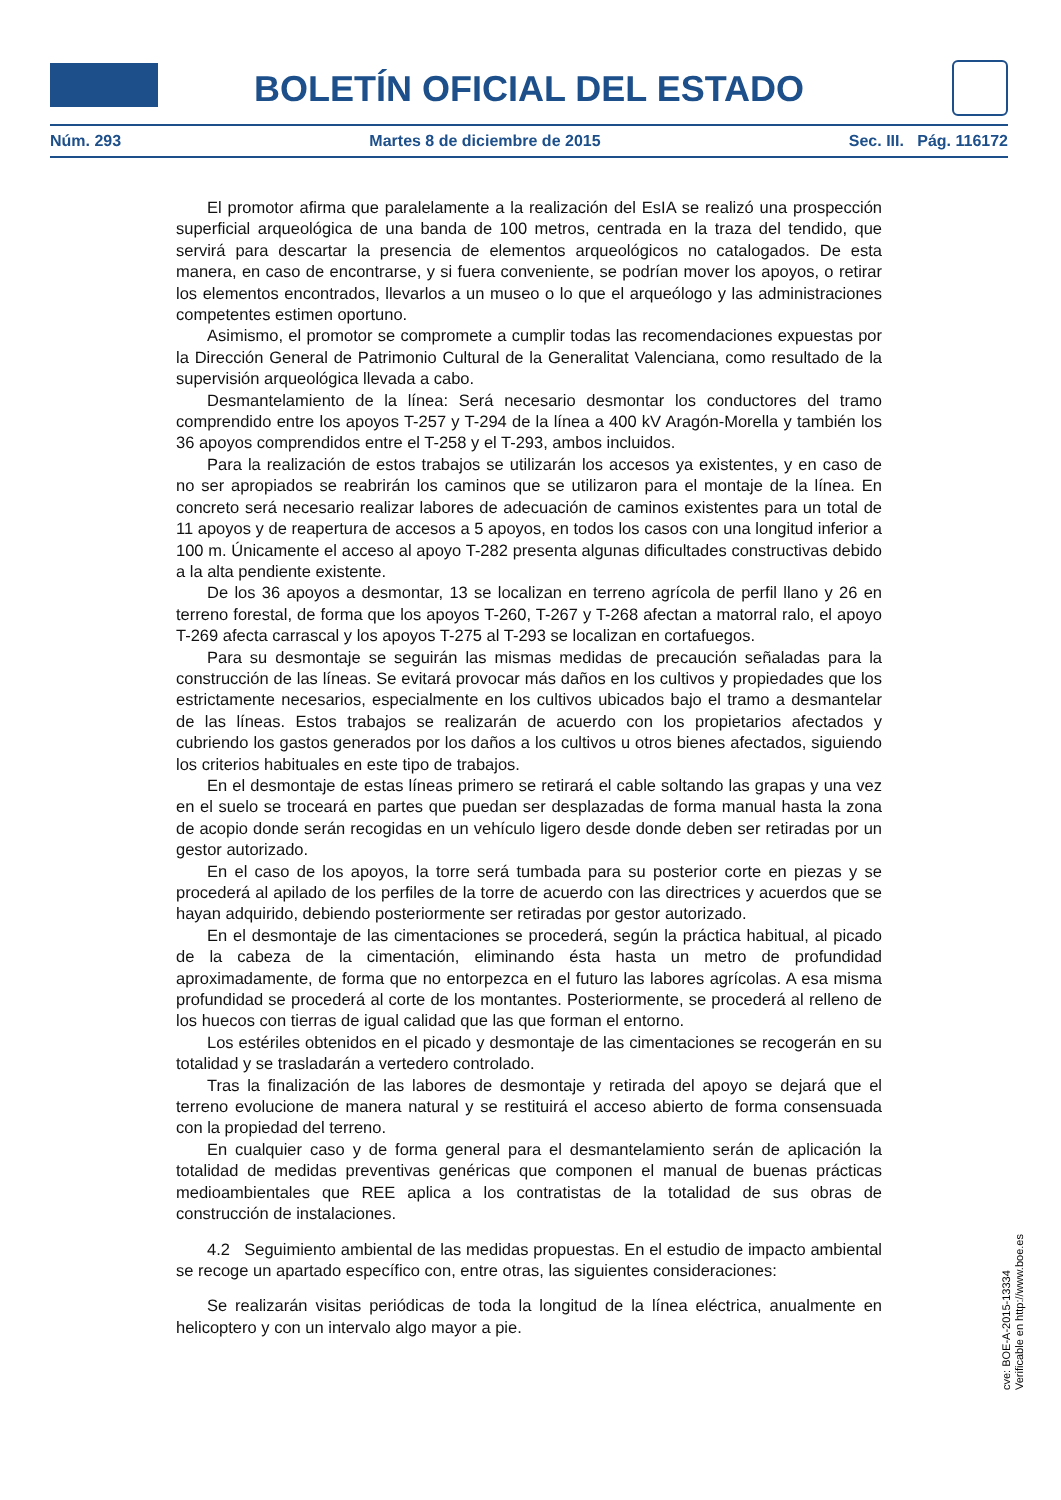BOLETÍN OFICIAL DEL ESTADO
Núm. 293 Martes 8 de diciembre de 2015 Sec. III. Pág. 116172
El promotor afirma que paralelamente a la realización del EsIA se realizó una prospección superficial arqueológica de una banda de 100 metros, centrada en la traza del tendido, que servirá para descartar la presencia de elementos arqueológicos no catalogados. De esta manera, en caso de encontrarse, y si fuera conveniente, se podrían mover los apoyos, o retirar los elementos encontrados, llevarlos a un museo o lo que el arqueólogo y las administraciones competentes estimen oportuno.
Asimismo, el promotor se compromete a cumplir todas las recomendaciones expuestas por la Dirección General de Patrimonio Cultural de la Generalitat Valenciana, como resultado de la supervisión arqueológica llevada a cabo.
Desmantelamiento de la línea: Será necesario desmontar los conductores del tramo comprendido entre los apoyos T-257 y T-294 de la línea a 400 kV Aragón-Morella y también los 36 apoyos comprendidos entre el T-258 y el T-293, ambos incluidos.
Para la realización de estos trabajos se utilizarán los accesos ya existentes, y en caso de no ser apropiados se reabrirán los caminos que se utilizaron para el montaje de la línea. En concreto será necesario realizar labores de adecuación de caminos existentes para un total de 11 apoyos y de reapertura de accesos a 5 apoyos, en todos los casos con una longitud inferior a 100 m. Únicamente el acceso al apoyo T-282 presenta algunas dificultades constructivas debido a la alta pendiente existente.
De los 36 apoyos a desmontar, 13 se localizan en terreno agrícola de perfil llano y 26 en terreno forestal, de forma que los apoyos T-260, T-267 y T-268 afectan a matorral ralo, el apoyo T-269 afecta carrascal y los apoyos T-275 al T-293 se localizan en cortafuegos.
Para su desmontaje se seguirán las mismas medidas de precaución señaladas para la construcción de las líneas. Se evitará provocar más daños en los cultivos y propiedades que los estrictamente necesarios, especialmente en los cultivos ubicados bajo el tramo a desmantelar de las líneas. Estos trabajos se realizarán de acuerdo con los propietarios afectados y cubriendo los gastos generados por los daños a los cultivos u otros bienes afectados, siguiendo los criterios habituales en este tipo de trabajos.
En el desmontaje de estas líneas primero se retirará el cable soltando las grapas y una vez en el suelo se troceará en partes que puedan ser desplazadas de forma manual hasta la zona de acopio donde serán recogidas en un vehículo ligero desde donde deben ser retiradas por un gestor autorizado.
En el caso de los apoyos, la torre será tumbada para su posterior corte en piezas y se procederá al apilado de los perfiles de la torre de acuerdo con las directrices y acuerdos que se hayan adquirido, debiendo posteriormente ser retiradas por gestor autorizado.
En el desmontaje de las cimentaciones se procederá, según la práctica habitual, al picado de la cabeza de la cimentación, eliminando ésta hasta un metro de profundidad aproximadamente, de forma que no entorpezca en el futuro las labores agrícolas. A esa misma profundidad se procederá al corte de los montantes. Posteriormente, se procederá al relleno de los huecos con tierras de igual calidad que las que forman el entorno.
Los estériles obtenidos en el picado y desmontaje de las cimentaciones se recogerán en su totalidad y se trasladarán a vertedero controlado.
Tras la finalización de las labores de desmontaje y retirada del apoyo se dejará que el terreno evolucione de manera natural y se restituirá el acceso abierto de forma consensuada con la propiedad del terreno.
En cualquier caso y de forma general para el desmantelamiento serán de aplicación la totalidad de medidas preventivas genéricas que componen el manual de buenas prácticas medioambientales que REE aplica a los contratistas de la totalidad de sus obras de construcción de instalaciones.
4.2 Seguimiento ambiental de las medidas propuestas. En el estudio de impacto ambiental se recoge un apartado específico con, entre otras, las siguientes consideraciones:
Se realizarán visitas periódicas de toda la longitud de la línea eléctrica, anualmente en helicoptero y con un intervalo algo mayor a pie.
cve: BOE-A-2015-13334
Verificable en http://www.boe.es